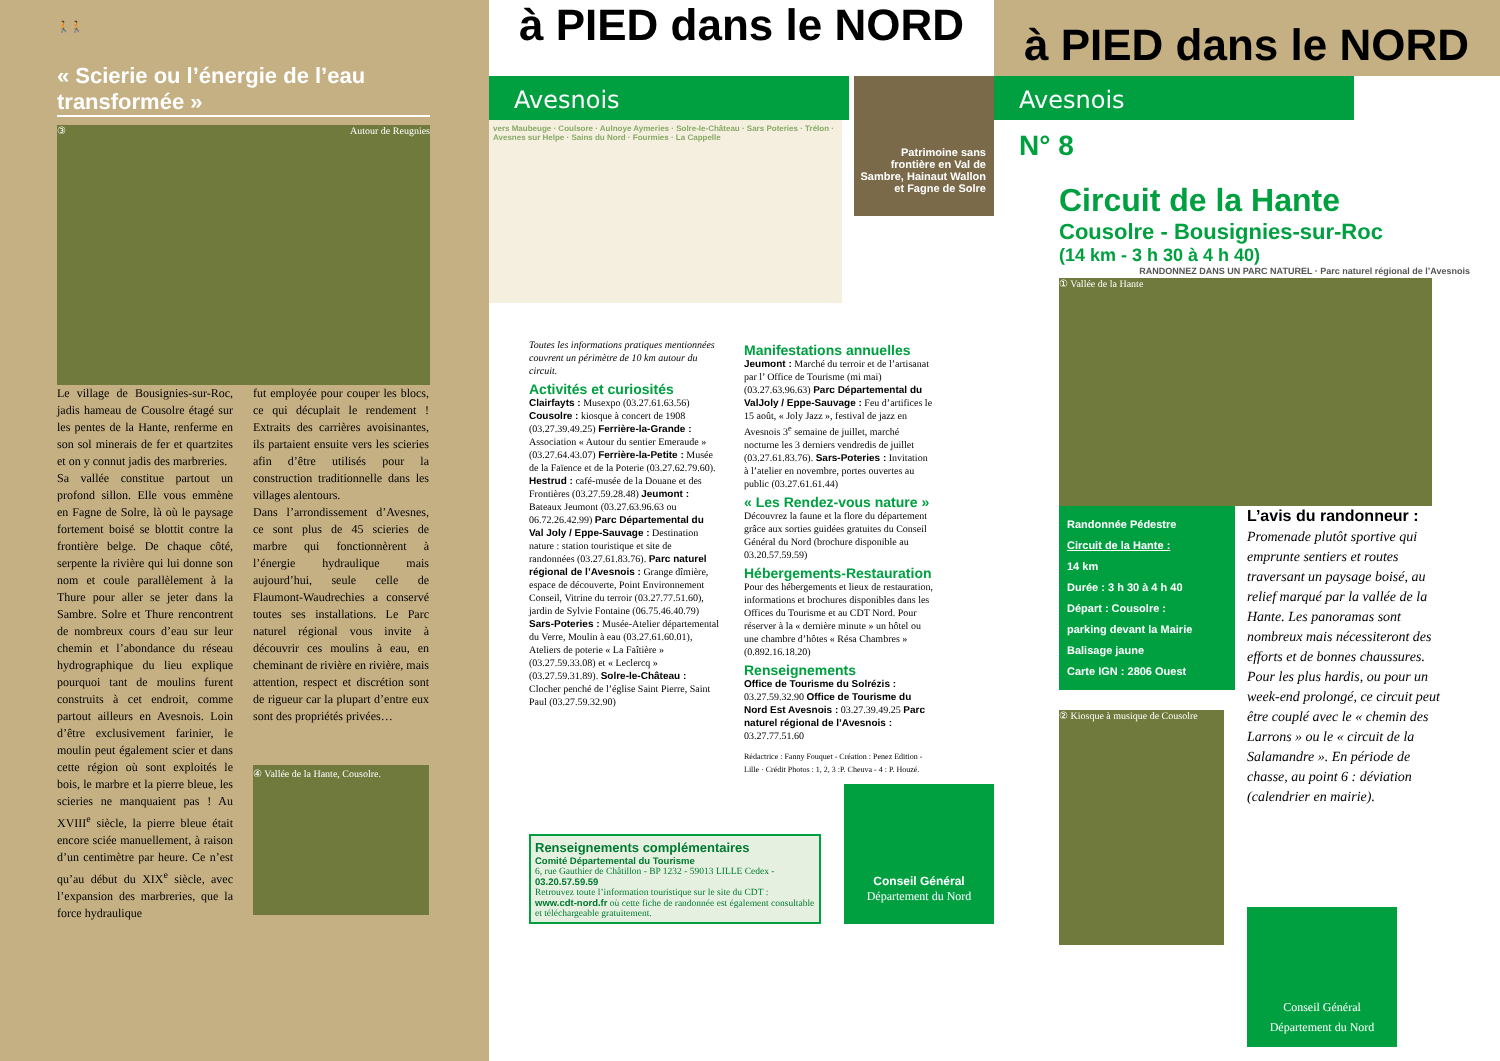🚶🚶
« Scierie ou l’énergie de l’eau transformée »
③ Autour de Reugnies
Le village de Bousignies-sur-Roc, jadis hameau de Cousolre étagé sur les pentes de la Hante, renferme en son sol minerais de fer et quartzites et on y connut jadis des marbreries.
Sa vallée constitue partout un profond sillon. Elle vous emmène en Fagne de Solre, là où le paysage fortement boisé se blottit contre la frontière belge. De chaque côté, serpente la rivière qui lui donne son nom et coule parallèlement à la Thure pour aller se jeter dans la Sambre. Solre et Thure rencontrent de nombreux cours d’eau sur leur chemin et l’abondance du réseau hydrographique du lieu explique pourquoi tant de moulins furent construits à cet endroit, comme partout ailleurs en Avesnois. Loin d’être exclusivement farinier, le moulin peut également scier et dans cette région où sont exploités le bois, le marbre et la pierre bleue, les scieries ne manquaient pas ! Au XVIII<sup>e</sup> siècle, la pierre bleue était encore sciée manuellement, à raison d’un centimètre par heure. Ce n’est qu’au début du XIX<sup>e</sup> siècle, avec l’expansion des marbreries, que la force hydraulique
fut employée pour couper les blocs, ce qui décuplait le rendement ! Extraits des carrières avoisinantes, ils partaient ensuite vers les scieries afin d’être utilisés pour la construction traditionnelle dans les villages alentours.
Dans l’arrondissement d’Avesnes, ce sont plus de 45 scieries de marbre qui fonctionnèrent à l’énergie hydraulique mais aujourd’hui, seule celle de Flaumont-Waudrechies a conservé toutes ses installations. Le Parc naturel régional vous invite à découvrir ces moulins à eau, en cheminant de rivière en rivière, mais attention, respect et discrétion sont de rigueur car la plupart d’entre eux sont des propriétés privées…
④ Vallée de la Hante, Cousolre.
à PIED dans le NORD
Avesnois
Patrimoine sans frontière en Val de Sambre, Hainaut Wallon et Fagne de Solre
vers Maubeuge · Coulsore · Aulnoye Aymeries · Solre-le-Château · Sars Poteries · Trélon · Avesnes sur Helpe · Sains du Nord · Fourmies · La Cappelle
Toutes les informations pratiques mentionnées couvrent un périmètre de 10 km autour du circuit.
Activités et curiosités
Clairfayts : Musexpo (03.27.61.63.56) Cousolre : kiosque à concert de 1908 (03.27.39.49.25) Ferrière-la-Grande : Association « Autour du sentier Emeraude » (03.27.64.43.07) Ferrière-la-Petite : Musée de la Faïence et de la Poterie (03.27.62.79.60). Hestrud : café-musée de la Douane et des Frontières (03.27.59.28.48) Jeumont : Bateaux Jeumont (03.27.63.96.63 ou 06.72.26.42.99) Parc Départemental du Val Joly / Eppe-Sauvage : Destination nature : station touristique et site de randonnées (03.27.61.83.76). Parc naturel régional de l’Avesnois : Grange dîmière, espace de découverte, Point Environnement Conseil, Vitrine du terroir (03.27.77.51.60), jardin de Sylvie Fontaine (06.75.46.40.79) Sars-Poteries : Musée-Atelier départemental du Verre, Moulin à eau (03.27.61.60.01), Ateliers de poterie « La Faîtière » (03.27.59.33.08) et « Leclercq » (03.27.59.31.89). Solre-le-Château : Clocher penché de l’église Saint Pierre, Saint Paul (03.27.59.32.90)
Manifestations annuelles
Jeumont : Marché du terroir et de l’artisanat par l’ Office de Tourisme (mi mai) (03.27.63.96.63) Parc Départemental du ValJoly / Eppe-Sauvage : Feu d’artifices le 15 août, « Joly Jazz », festival de jazz en Avesnois 3<sup>e</sup> semaine de juillet, marché nocturne les 3 derniers vendredis de juillet (03.27.61.83.76). Sars-Poteries : Invitation à l’atelier en novembre, portes ouvertes au public (03.27.61.61.44)
« Les Rendez-vous nature »
Découvrez la faune et la flore du département grâce aux sorties guidées gratuites du Conseil Général du Nord (brochure disponible au 03.20.57.59.59)
Hébergements-Restauration
Pour des hébergements et lieux de restauration, informations et brochures disponibles dans les Offices du Tourisme et au CDT Nord. Pour réserver à la « dernière minute » un hôtel ou une chambre d’hôtes « Résa Chambres » (0.892.16.18.20)
Renseignements
Office de Tourisme du Solrézis : 03.27.59.32.90 Office de Tourisme du Nord Est Avesnois : 03.27.39.49.25 Parc naturel régional de l’Avesnois : 03.27.77.51.60
Rédactrice : Fanny Fouquet - Création : Penez Edition - Lille · Crédit Photos : 1, 2, 3 :P. Cheuva - 4 : P. Houzé.
Renseignements complémentaires
Comité Départemental du Tourisme
6, rue Gauthier de Châtillon - BP 1232 - 59013 LILLE Cedex - 03.20.57.59.59
Retrouvez toute l’information touristique sur le site du CDT :
www.cdt-nord.fr où cette fiche de randonnée est également consultable et téléchargeable gratuitement.
Conseil Général
Département du Nord
à PIED dans le NORD
Avesnois
N° 8
Circuit de la Hante
Cousolre - Bousignies-sur-Roc
(14 km - 3 h 30 à 4 h 40)
RANDONNEZ DANS UN PARC NATUREL · Parc naturel régional de l’Avesnois
① Vallée de la Hante
Randonnée Pédestre
Circuit de la Hante :
14 km
Durée : 3 h 30 à 4 h 40
Départ : Cousolre :
parking devant la Mairie
Balisage jaune
Carte IGN : 2806 Ouest
② Kiosque à musique de Cousolre
L’avis du randonneur :
Promenade plutôt sportive qui emprunte sentiers et routes traversant un paysage boisé, au relief marqué par la vallée de la Hante. Les panoramas sont nombreux mais nécessiteront des efforts et de bonnes chaussures. Pour les plus hardis, ou pour un week-end prolongé, ce circuit peut être couplé avec le « chemin des Larrons » ou le « circuit de la Salamandre ». En période de chasse, au point 6 : déviation (calendrier en mairie).
Conseil Général
Département du Nord